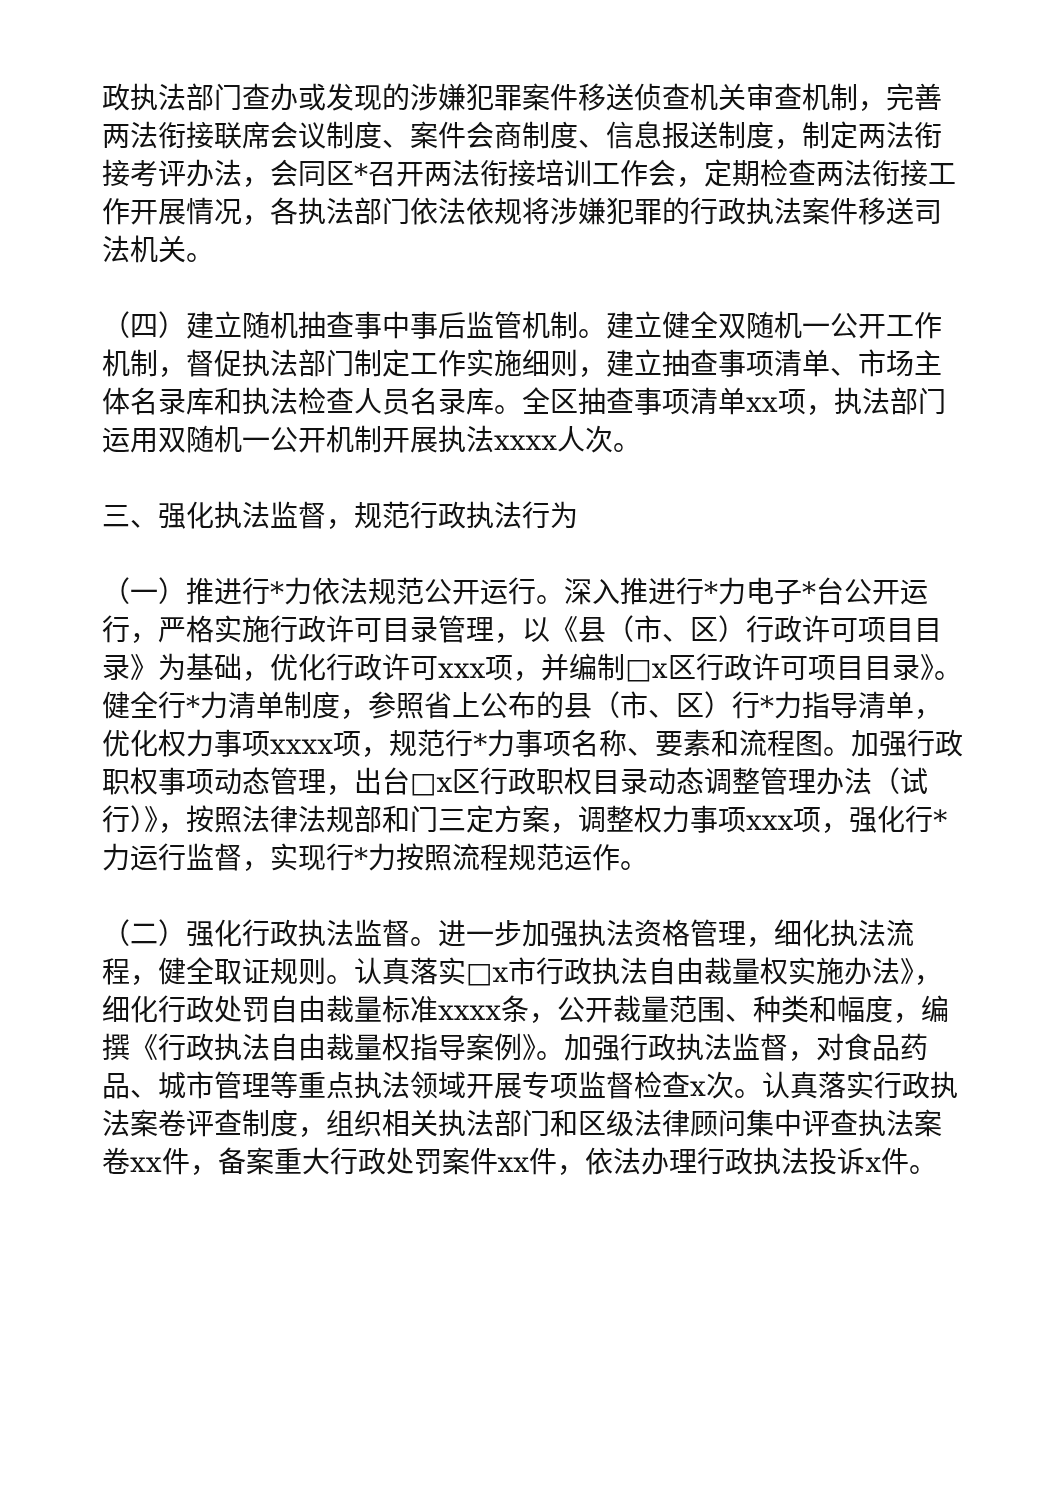政执法部门查办或发现的涉嫌犯罪案件移送侦查机关审查机制，完善两法衔接联席会议制度、案件会商制度、信息报送制度，制定两法衔接考评办法，会同区*召开两法衔接培训工作会，定期检查两法衔接工作开展情况，各执法部门依法依规将涉嫌犯罪的行政执法案件移送司法机关。
（四）建立随机抽查事中事后监管机制。建立健全双随机一公开工作机制，督促执法部门制定工作实施细则，建立抽查事项清单、市场主体名录库和执法检查人员名录库。全区抽查事项清单xx项，执法部门运用双随机一公开机制开展执法xxxx人次。
三、强化执法监督，规范行政执法行为
（一）推进行*力依法规范公开运行。深入推进行*力电子*台公开运行，严格实施行政许可目录管理，以《县（市、区）行政许可项目目录》为基础，优化行政许可xxx项，并编制□x区行政许可项目目录》。健全行*力清单制度，参照省上公布的县（市、区）行*力指导清单，优化权力事项xxxx项，规范行*力事项名称、要素和流程图。加强行政职权事项动态管理，出台□x区行政职权目录动态调整管理办法（试行）》，按照法律法规部和门三定方案，调整权力事项xxx项，强化行*力运行监督，实现行*力按照流程规范运作。
（二）强化行政执法监督。进一步加强执法资格管理，细化执法流程，健全取证规则。认真落实□x市行政执法自由裁量权实施办法》，细化行政处罚自由裁量标准xxxx条，公开裁量范围、种类和幅度，编撰《行政执法自由裁量权指导案例》。加强行政执法监督，对食品药品、城市管理等重点执法领域开展专项监督检查x次。认真落实行政执法案卷评查制度，组织相关执法部门和区级法律顾问集中评查执法案卷xx件，备案重大行政处罚案件xx件，依法办理行政执法投诉x件。